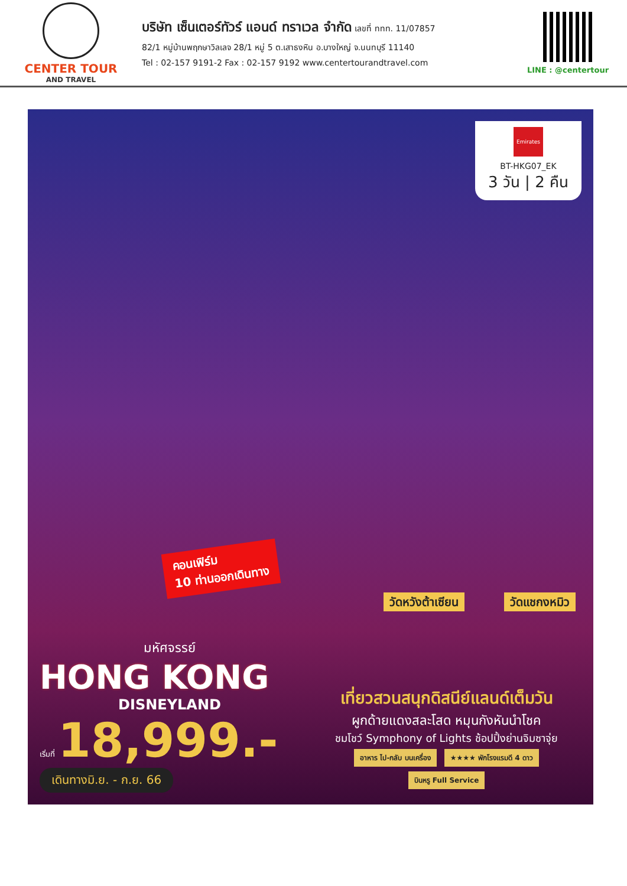CENTER TOUR
AND TRAVEL
บริษัท เซ็นเตอร์ทัวร์ แอนด์ ทราเวล จำกัด เลขที่ ททท. 11/07857
82/1 หมู่บ้านพฤกษาวิลเลจ 28/1 หมู่ 5 ต.เสาธงหิน อ.บางใหญ่ จ.นนทบุรี 11140
Tel : 02-157 9191-2 Fax : 02-157 9192 www.centertourandtravel.com
LINE : @centertour
Emirates
BT-HKG07_EK
3 วัน | 2 คืน
คอนเฟิร์ม
10 ท่านออกเดินทาง
วัดหวังต้าเซียน วัดแชกงหมิว
มหัศจรรย์
HONG KONG
DISNEYLAND
เริ่มที่ 18,999.-
เดินทางมิ.ย. - ก.ย. 66
เที่ยวสวนสนุกดิสนีย์แลนด์เต็มวัน
ผูกด้ายแดงสละโสด หมุนกังหันนำโชค
ชมโชว์ Symphony of Lights ช้อปปิ้งย่านจิมซาจุ่ย
อาหาร ไป-กลับ บนเครื่อง ★★★★ พักโรงแรมดี 4 ดาว บินหรู Full Service